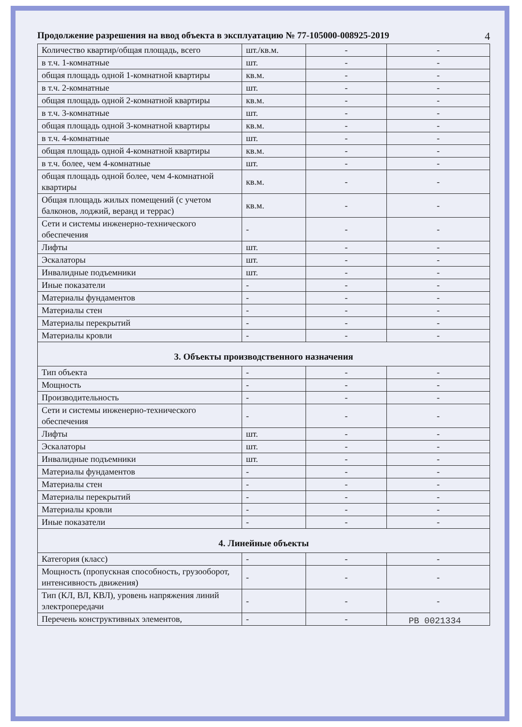Продолжение разрешения на ввод объекта в эксплуатацию № 77-105000-008925-2019 4
| Количество квартир/общая площадь, всего | шт./кв.м. | - | - |
| в т.ч. 1-комнатные | шт. | - | - |
| общая площадь одной 1-комнатной квартиры | кв.м. | - | - |
| в т.ч. 2-комнатные | шт. | - | - |
| общая площадь одной 2-комнатной квартиры | кв.м. | - | - |
| в т.ч. 3-комнатные | шт. | - | - |
| общая площадь одной 3-комнатной квартиры | кв.м. | - | - |
| в т.ч. 4-комнатные | шт. | - | - |
| общая площадь одной 4-комнатной квартиры | кв.м. | - | - |
| в т.ч. более, чем 4-комнатные | шт. | - | - |
| общая площадь одной более, чем 4-комнатной квартиры | кв.м. | - | - |
| Общая площадь жилых помещений (с учетом балконов, лоджий, веранд и террас) | кв.м. | - | - |
| Сети и системы инженерно-технического обеспечения | - | - | - |
| Лифты | шт. | - | - |
| Эскалаторы | шт. | - | - |
| Инвалидные подъемники | шт. | - | - |
| Иные показатели | - | - | - |
| Материалы фундаментов | - | - | - |
| Материалы стен | - | - | - |
| Материалы перекрытий | - | - | - |
| Материалы кровли | - | - | - |
| 3. Объекты производственного назначения | | | |
| Тип объекта | - | - | - |
| Мощность | - | - | - |
| Производительность | - | - | - |
| Сети и системы инженерно-технического обеспечения | - | - | - |
| Лифты | шт. | - | - |
| Эскалаторы | шт. | - | - |
| Инвалидные подъемники | шт. | - | - |
| Материалы фундаментов | - | - | - |
| Материалы стен | - | - | - |
| Материалы перекрытий | - | - | - |
| Материалы кровли | - | - | - |
| Иные показатели | - | - | - |
| 4. Линейные объекты | | | |
| Категория (класс) | - | - | - |
| Мощность (пропускная способность, грузооборот, интенсивность движения) | - | - | - |
| Тип (КЛ, ВЛ, КВЛ), уровень напряжения линий электропередачи | - | - | - |
| Перечень конструктивных элементов, | - | - | |
РВ 0021334